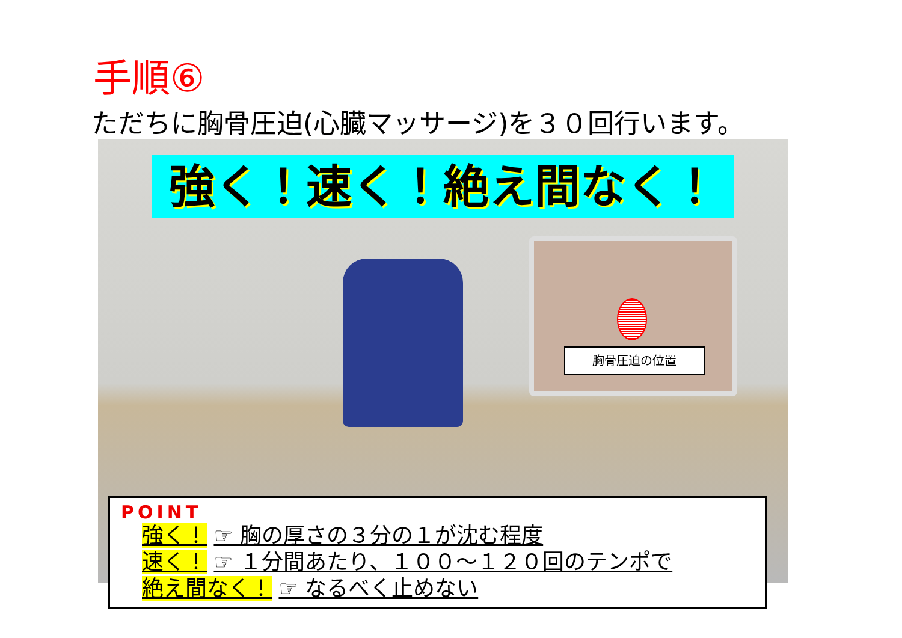手順⑥
ただちに胸骨圧迫(心臓マッサージ)を３０回行います。
強く！速く！絶え間なく！
胸骨圧迫の位置
POINT
強く！ ☞ 胸の厚さの３分の１が沈む程度
速く！ ☞ １分間あたり、１００～１２０回のテンポで
絶え間なく！ ☞ なるべく止めない